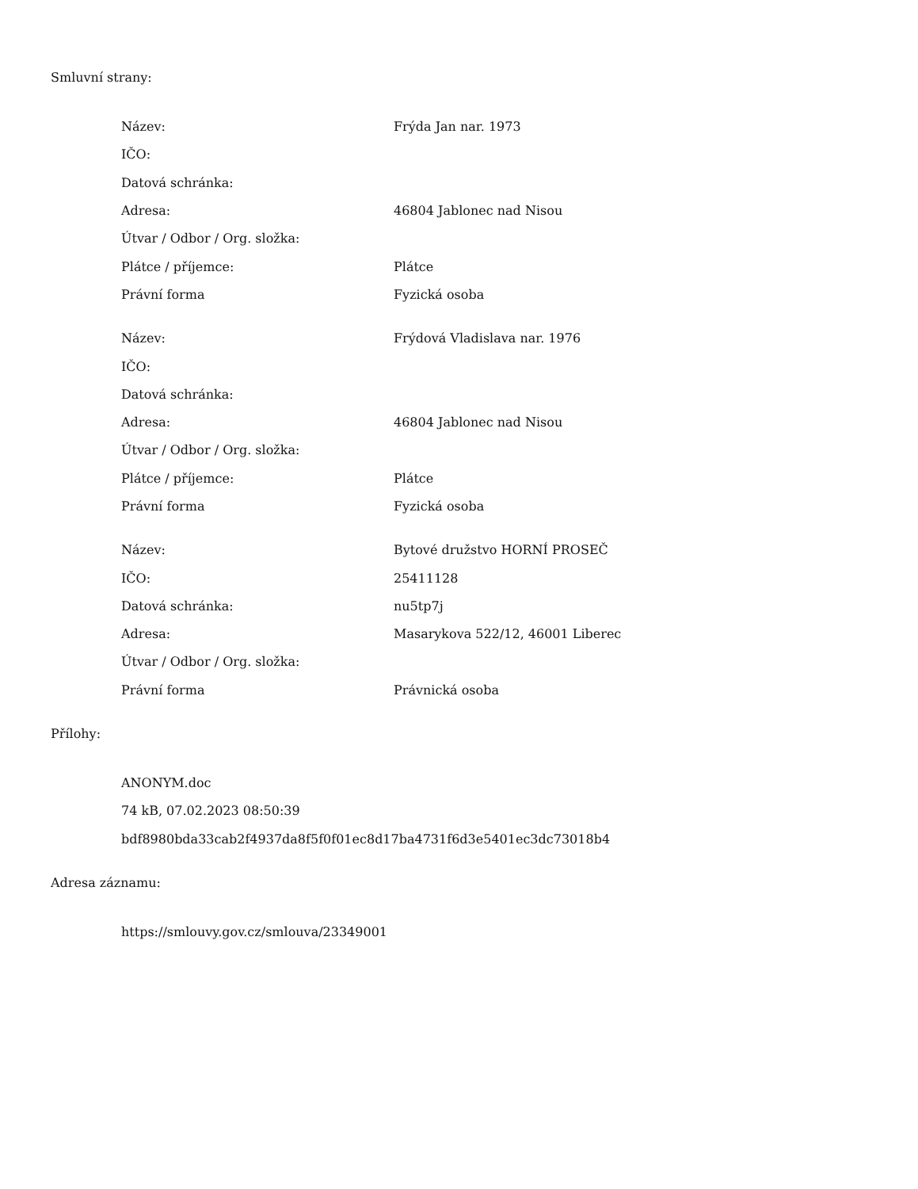Smluvní strany:
| Název: | Frýda Jan nar. 1973 |
| IČO: | |
| Datová schránka: | |
| Adresa: | 46804 Jablonec nad Nisou |
| Útvar / Odbor / Org. složka: | |
| Plátce / příjemce: | Plátce |
| Právní forma | Fyzická osoba |
| Název: | Frýdová Vladislava nar. 1976 |
| IČO: | |
| Datová schránka: | |
| Adresa: | 46804 Jablonec nad Nisou |
| Útvar / Odbor / Org. složka: | |
| Plátce / příjemce: | Plátce |
| Právní forma | Fyzická osoba |
| Název: | Bytové družstvo HORNÍ PROSEČ |
| IČO: | 25411128 |
| Datová schránka: | nu5tp7j |
| Adresa: | Masarykova 522/12, 46001 Liberec |
| Útvar / Odbor / Org. složka: | |
| Právní forma | Právnická osoba |
Přílohy:
ANONYM.doc
74 kB, 07.02.2023 08:50:39
bdf8980bda33cab2f4937da8f5f0f01ec8d17ba4731f6d3e5401ec3dc73018b4
Adresa záznamu:
https://smlouvy.gov.cz/smlouva/23349001